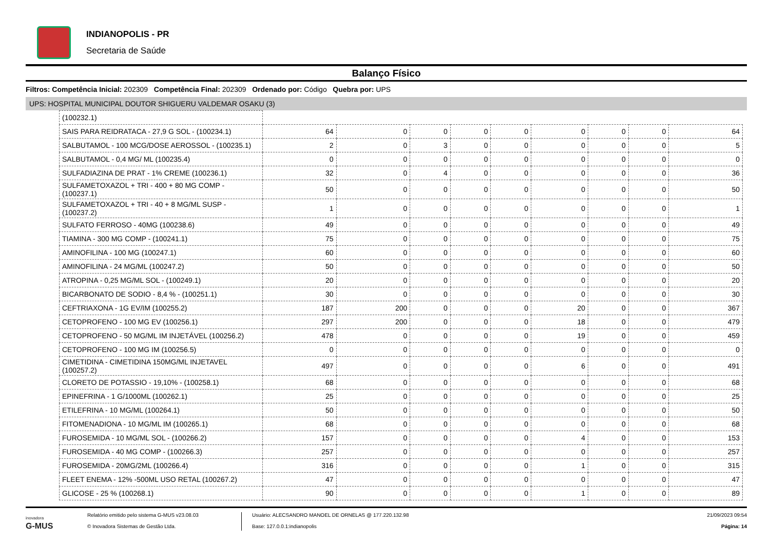INDIANOPOLIS - PR
Secretaria de Saúde
Balanço Físico
Filtros: Competência Inicial: 202309 Competência Final: 202309 Ordenado por: Código Quebra por: UPS
UPS: HOSPITAL MUNICIPAL DOUTOR SHIGUERU VALDEMAR OSAKU (3)
| (100232.1) | | | | | | | | | |
| SAIS PARA REIDRATACA - 27,9 G SOL - (100234.1) | 64 | 0 | 0 | 0 | 0 | 0 | 0 | 0 | 64 |
| SALBUTAMOL - 100 MCG/DOSE AEROSSOL - (100235.1) | 2 | 0 | 3 | 0 | 0 | 0 | 0 | 0 | 5 |
| SALBUTAMOL - 0,4 MG/ ML (100235.4) | 0 | 0 | 0 | 0 | 0 | 0 | 0 | 0 | 0 |
| SULFADIAZINA DE PRAT - 1% CREME (100236.1) | 32 | 0 | 4 | 0 | 0 | 0 | 0 | 0 | 36 |
| SULFAMETOXAZOL + TRI - 400 + 80 MG COMP - (100237.1) | 50 | 0 | 0 | 0 | 0 | 0 | 0 | 0 | 50 |
| SULFAMETOXAZOL + TRI - 40 + 8 MG/ML SUSP - (100237.2) | 1 | 0 | 0 | 0 | 0 | 0 | 0 | 0 | 1 |
| SULFATO FERROSO - 40MG (100238.6) | 49 | 0 | 0 | 0 | 0 | 0 | 0 | 0 | 49 |
| TIAMINA - 300 MG COMP - (100241.1) | 75 | 0 | 0 | 0 | 0 | 0 | 0 | 0 | 75 |
| AMINOFILINA - 100 MG (100247.1) | 60 | 0 | 0 | 0 | 0 | 0 | 0 | 0 | 60 |
| AMINOFILINA - 24 MG/ML (100247.2) | 50 | 0 | 0 | 0 | 0 | 0 | 0 | 0 | 50 |
| ATROPINA - 0,25 MG/ML SOL - (100249.1) | 20 | 0 | 0 | 0 | 0 | 0 | 0 | 0 | 20 |
| BICARBONATO DE SODIO - 8,4 % - (100251.1) | 30 | 0 | 0 | 0 | 0 | 0 | 0 | 0 | 30 |
| CEFTRIAXONA - 1G EV/IM (100255.2) | 187 | 200 | 0 | 0 | 0 | 20 | 0 | 0 | 367 |
| CETOPROFENO - 100 MG EV (100256.1) | 297 | 200 | 0 | 0 | 0 | 18 | 0 | 0 | 479 |
| CETOPROFENO - 50 MG/ML IM INJETÁVEL (100256.2) | 478 | 0 | 0 | 0 | 0 | 19 | 0 | 0 | 459 |
| CETOPROFENO - 100 MG IM (100256.5) | 0 | 0 | 0 | 0 | 0 | 0 | 0 | 0 | 0 |
| CIMETIDINA - CIMETIDINA 150MG/ML INJETAVEL (100257.2) | 497 | 0 | 0 | 0 | 0 | 6 | 0 | 0 | 491 |
| CLORETO DE POTASSIO - 19,10% - (100258.1) | 68 | 0 | 0 | 0 | 0 | 0 | 0 | 0 | 68 |
| EPINEFRINA - 1 G/1000ML (100262.1) | 25 | 0 | 0 | 0 | 0 | 0 | 0 | 0 | 25 |
| ETILEFRINA - 10 MG/ML (100264.1) | 50 | 0 | 0 | 0 | 0 | 0 | 0 | 0 | 50 |
| FITOMENADIONA - 10 MG/ML IM (100265.1) | 68 | 0 | 0 | 0 | 0 | 0 | 0 | 0 | 68 |
| FUROSEMIDA - 10 MG/ML SOL - (100266.2) | 157 | 0 | 0 | 0 | 0 | 4 | 0 | 0 | 153 |
| FUROSEMIDA - 40 MG COMP - (100266.3) | 257 | 0 | 0 | 0 | 0 | 0 | 0 | 0 | 257 |
| FUROSEMIDA - 20MG/2ML (100266.4) | 316 | 0 | 0 | 0 | 0 | 1 | 0 | 0 | 315 |
| FLEET ENEMA - 12% -500ML USO RETAL (100267.2) | 47 | 0 | 0 | 0 | 0 | 0 | 0 | 0 | 47 |
| GLICOSE - 25 % (100268.1) | 90 | 0 | 0 | 0 | 0 | 1 | 0 | 0 | 89 |
inovadora
G-MUS
Relatório emitido pelo sistema G-MUS v23.08.03
© Inovadora Sistemas de Gestão Ltda.
Usuário: ALECSANDRO MANOEL DE ORNELAS @ 177.220.132.98
Base: 127.0.0.1:indianopolis
21/09/2023 09:54
Página: 14